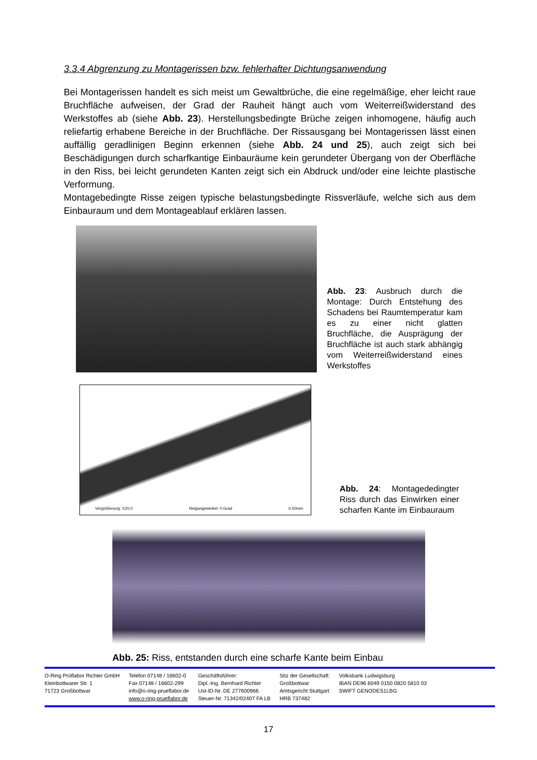3.3.4 Abgrenzung zu Montagerissen bzw. fehlerhafter Dichtungsanwendung
Bei Montagerissen handelt es sich meist um Gewaltbrüche, die eine regelmäßige, eher leicht raue Bruchfläche aufweisen, der Grad der Rauheit hängt auch vom Weiterreißwiderstand des Werkstoffes ab (siehe Abb. 23). Herstellungsbedingte Brüche zeigen inhomogene, häufig auch reliefartig erhabene Bereiche in der Bruchfläche. Der Rissausgang bei Montagerissen lässt einen auffällig geradlinigen Beginn erkennen (siehe Abb. 24 und 25), auch zeigt sich bei Beschädigungen durch scharfkantige Einbauräume kein gerundeter Übergang von der Oberfläche in den Riss, bei leicht gerundeten Kanten zeigt sich ein Abdruck und/oder eine leichte plastische Verformung.
Montagebedingte Risse zeigen typische belastungsbedingte Rissverläufe, welche sich aus dem Einbauraum und dem Montageablauf erklären lassen.
Abb. 23: Ausbruch durch die Montage: Durch Entstehung des Schadens bei Raumtemperatur kam es zu einer nicht glatten Bruchfläche, die Ausprägung der Bruchfläche ist auch stark abhängig vom Weiterreißwiderstand eines Werkstoffes
Vergrößerung: X20,0 Neigungswinkel: 0 Grad 0,50mm
Abb. 24: Montagededingter Riss durch das Einwirken einer scharfen Kante im Einbauraum
Abb. 25: Riss, entstanden durch eine scharfe Kante beim Einbau
O-Ring Prüflabor Richter GmbH
Kleinbottwarer Str. 1
71723 Großbottwar
Telefon 07148 / 16602-0
Fax 07148 / 16602-299
info@o-ring-prueflabor.de
www.o-ring-prueflabor.de
Geschäftsführer:
Dipl.-Ing. Bernhard Richter
Ust-ID-Nr. DE 277600966
Steuer-Nr. 71342/02407 FA LB
Sitz der Gesellschaft:
Großbottwar
Amtsgericht Stuttgart
HRB 737482
Volksbank Ludwigsburg
IBAN DE96 6049 0150 0820 5810 03
SWIFT GENODES1LBG
17